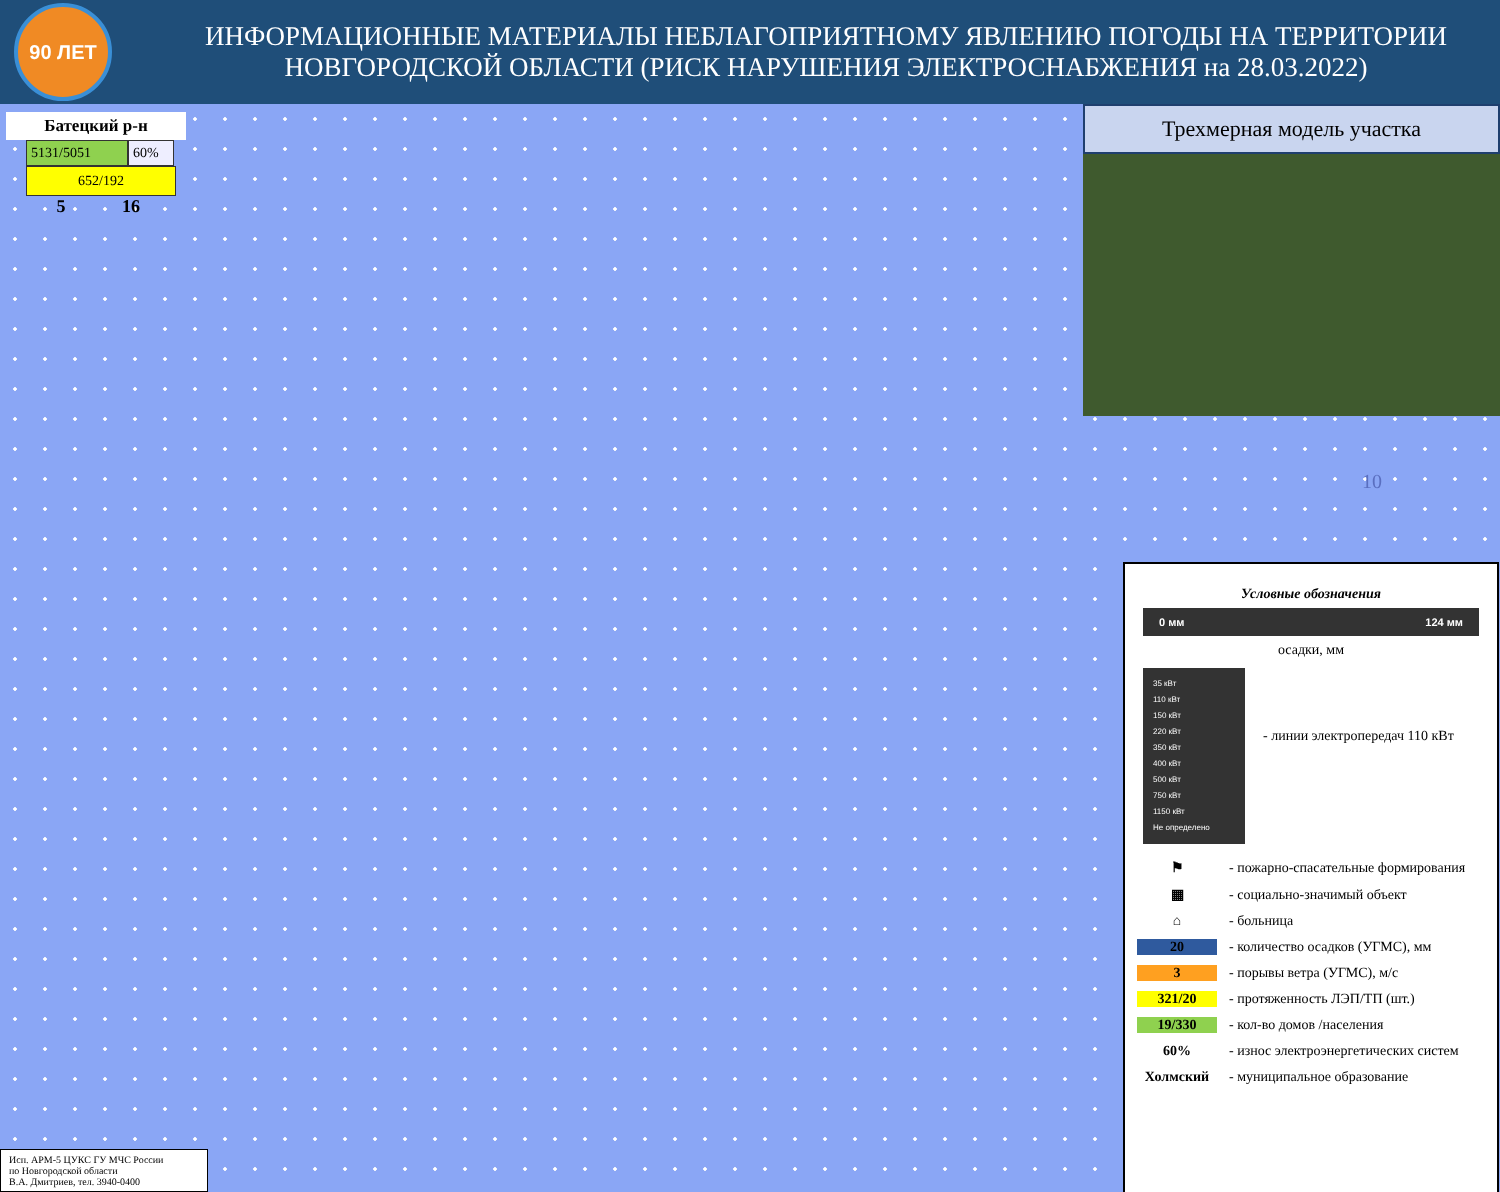90 ЛЕТ
ИНФОРМАЦИОННЫЕ МАТЕРИАЛЫ НЕБЛАГОПРИЯТНОМУ ЯВЛЕНИЮ ПОГОДЫ НА ТЕРРИТОРИИ НОВГОРОДСКОЙ ОБЛАСТИ (РИСК НАРУШЕНИЯ ЭЛЕКТРОСНАБЖЕНИЯ на 28.03.2022)
Батецкий р-н
5131/5051 60%
652/192
5 16
10
Трехмерная модель участка
Условные обозначения
0 мм 124 мм
осадки, мм
35 кВт
110 кВт
150 кВт
220 кВт
350 кВт
400 кВт
500 кВт
750 кВт
1150 кВт
Не определено
- линии электропередач 110 кВт
⚑ - пожарно-спасательные формирования
▦ - социально-значимый объект
⌂ - больница
20 - количество осадков (УГМС), мм
3 - порывы ветра (УГМС), м/с
321/20 - протяженность ЛЭП/ТП (шт.)
19/330 - кол-во домов /населения
60% - износ электроэнергетических систем
Холмский - муниципальное образование
Исп. АРМ-5 ЦУКС ГУ МЧС России
по Новгородской области
В.А. Дмитриев, тел. 3940-0400